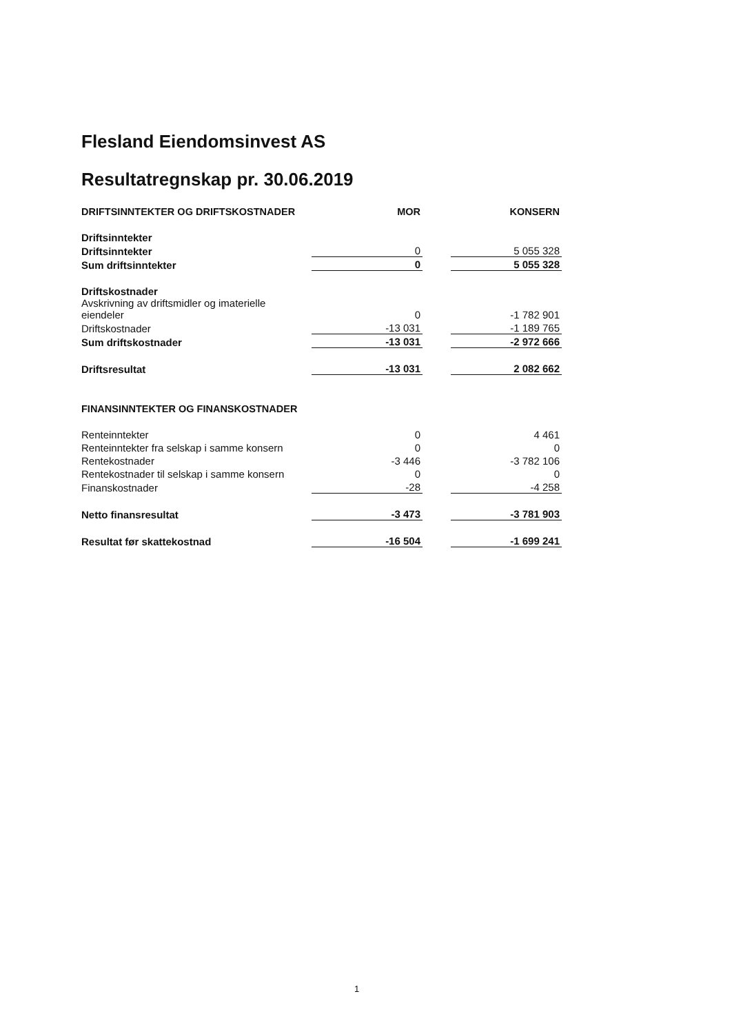Flesland Eiendomsinvest AS
Resultatregnskap pr. 30.06.2019
| DRIFTSINNTEKTER OG DRIFTSKOSTNADER | MOR | | KONSERN |
| --- | --- | --- | --- |
| Driftsinntekter | | | |
| Driftsinntekter | 0 | | 5 055 328 |
| Sum driftsinntekter | 0 | | 5 055 328 |
| Driftskostnader | | | |
| Avskrivning av driftsmidler og imaterielle eiendeler | 0 | | -1 782 901 |
| Driftskostnader | -13 031 | | -1 189 765 |
| Sum driftskostnader | -13 031 | | -2 972 666 |
| Driftsresultat | -13 031 | | 2 082 662 |
| FINANSINNTEKTER OG FINANSKOSTNADER | | | |
| Renteinntekter | 0 | | 4 461 |
| Renteinntekter fra selskap i samme konsern | 0 | | 0 |
| Rentekostnader | -3 446 | | -3 782 106 |
| Rentekostnader til selskap i samme konsern | 0 | | 0 |
| Finanskostnader | -28 | | -4 258 |
| Netto finansresultat | -3 473 | | -3 781 903 |
| Resultat før skattekostnad | -16 504 | | -1 699 241 |
1